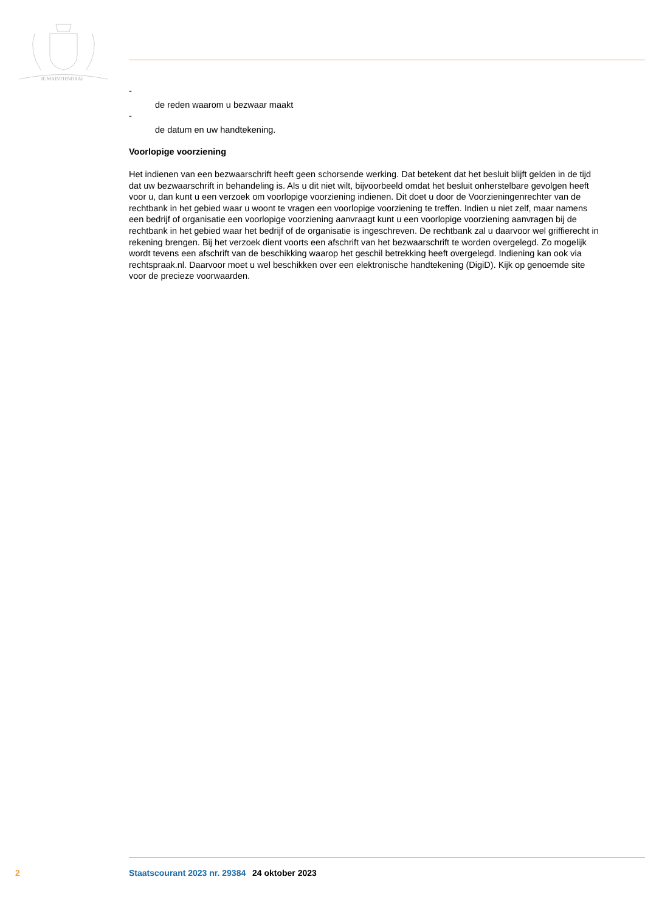JE MAINTIENDRAI
-
de reden waarom u bezwaar maakt
-
de datum en uw handtekening.
Voorlopige voorziening
Het indienen van een bezwaarschrift heeft geen schorsende werking. Dat betekent dat het besluit blijft gelden in de tijd dat uw bezwaarschrift in behandeling is. Als u dit niet wilt, bijvoorbeeld omdat het besluit onherstelbare gevolgen heeft voor u, dan kunt u een verzoek om voorlopige voorziening indienen. Dit doet u door de Voorzieningenrechter van de rechtbank in het gebied waar u woont te vragen een voorlopige voorziening te treffen. Indien u niet zelf, maar namens een bedrijf of organisatie een voorlopige voorziening aanvraagt kunt u een voorlopige voorziening aanvragen bij de rechtbank in het gebied waar het bedrijf of de organisatie is ingeschreven. De rechtbank zal u daarvoor wel griffierecht in rekening brengen. Bij het verzoek dient voorts een afschrift van het bezwaarschrift te worden overgelegd. Zo mogelijk wordt tevens een afschrift van de beschikking waarop het geschil betrekking heeft overgelegd. Indiening kan ook via rechtspraak.nl. Daarvoor moet u wel beschikken over een elektronische handtekening (DigiD). Kijk op genoemde site voor de precieze voorwaarden.
2 Staatscourant 2023 nr. 29384 24 oktober 2023